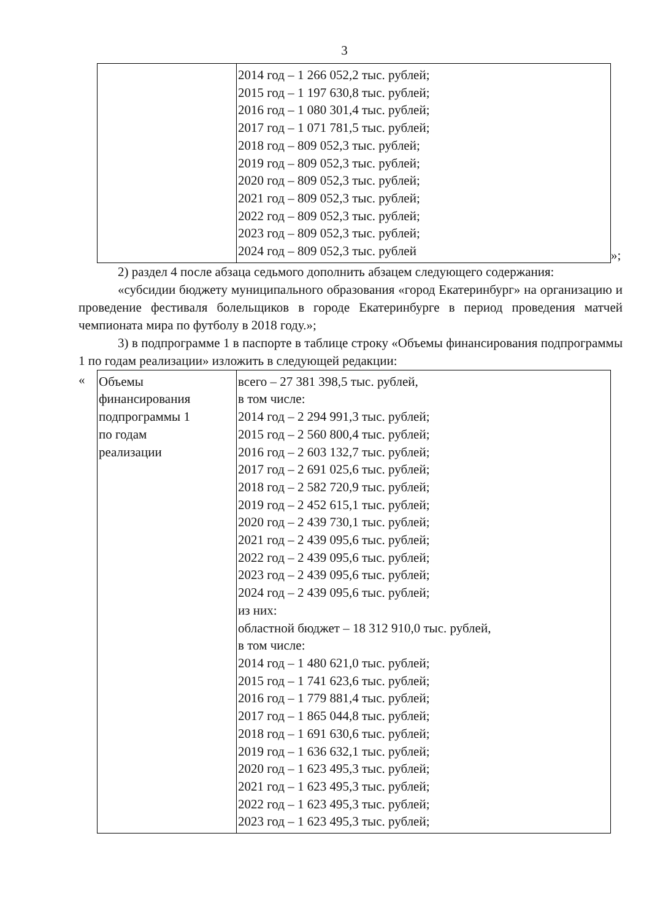3
| | 2014 год – 1 266 052,2 тыс. рублей; 2015 год – 1 197 630,8 тыс. рублей; 2016 год – 1 080 301,4 тыс. рублей; 2017 год – 1 071 781,5 тыс. рублей; 2018 год – 809 052,3 тыс. рублей; 2019 год – 809 052,3 тыс. рублей; 2020 год – 809 052,3 тыс. рублей; 2021 год – 809 052,3 тыс. рублей; 2022 год – 809 052,3 тыс. рублей; 2023 год – 809 052,3 тыс. рублей; 2024 год – 809 052,3 тыс. рублей |
»;
2) раздел 4 после абзаца седьмого дополнить абзацем следующего содержания:
«субсидии бюджету муниципального образования «город Екатеринбург» на организацию и проведение фестиваля болельщиков в городе Екатеринбурге в период проведения матчей чемпионата мира по футболу в 2018 году.»;
3) в подпрограмме 1 в паспорте в таблице строку «Объемы финансирования подпрограммы 1 по годам реализации» изложить в следующей редакции:
«
| Объемы финансирования подпрограммы 1 по годам реализации | всего – 27 381 398,5 тыс. рублей, в том числе: 2014 год – 2 294 991,3 тыс. рублей; 2015 год – 2 560 800,4 тыс. рублей; 2016 год – 2 603 132,7 тыс. рублей; 2017 год – 2 691 025,6 тыс. рублей; 2018 год – 2 582 720,9 тыс. рублей; 2019 год – 2 452 615,1 тыс. рублей; 2020 год – 2 439 730,1 тыс. рублей; 2021 год – 2 439 095,6 тыс. рублей; 2022 год – 2 439 095,6 тыс. рублей; 2023 год – 2 439 095,6 тыс. рублей; 2024 год – 2 439 095,6 тыс. рублей; из них: областной бюджет – 18 312 910,0 тыс. рублей, в том числе: 2014 год – 1 480 621,0 тыс. рублей; 2015 год – 1 741 623,6 тыс. рублей; 2016 год – 1 779 881,4 тыс. рублей; 2017 год – 1 865 044,8 тыс. рублей; 2018 год – 1 691 630,6 тыс. рублей; 2019 год – 1 636 632,1 тыс. рублей; 2020 год – 1 623 495,3 тыс. рублей; 2021 год – 1 623 495,3 тыс. рублей; 2022 год – 1 623 495,3 тыс. рублей; 2023 год – 1 623 495,3 тыс. рублей; |